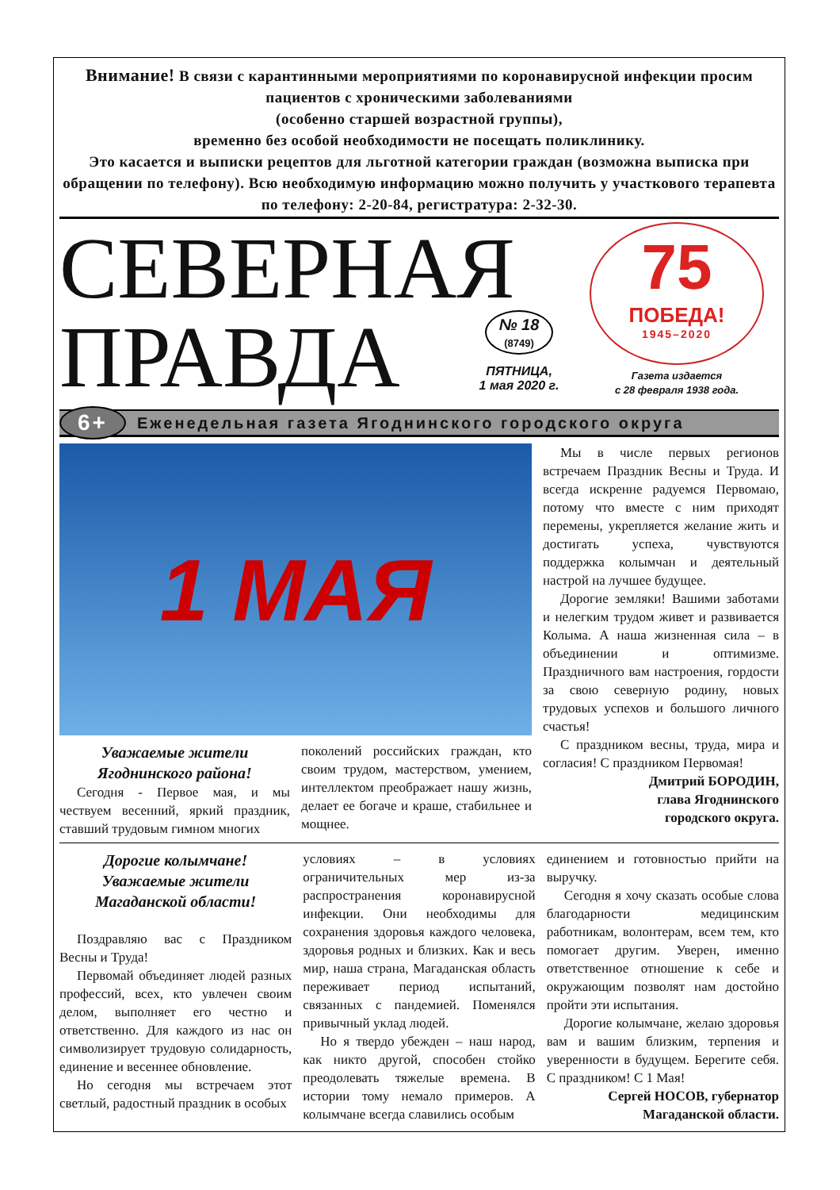Внимание! В связи с карантинными мероприятиями по коронавирусной инфекции просим пациентов с хроническими заболеваниями
(особенно старшей возрастной группы),
временно без особой необходимости не посещать поликлинику.
Это касается и выписки рецептов для льготной категории граждан (возможна выписка при обращении по телефону). Всю необходимую информацию можно получить у участкового терапевта по телефону: 2-20-84, регистратура: 2-32-30.
СЕВЕРНАЯ ПРАВДА
№ 18
(8749)
ПЯТНИЦА,
1 мая 2020 г.
75
ПОБЕДА!
1945–2020
Газета издается
с 28 февраля 1938 года.
6+
Еженедельная газета Ягоднинского городского округа
1 МАЯ
Уважаемые жители
Ягоднинского района!
Сегодня - Первое мая, и мы чествуем весенний, яркий праздник, ставший трудовым гимном многих
поколений российских граждан, кто своим трудом, мастерством, умением, интеллектом преображает нашу жизнь, делает ее богаче и краше, стабильнее и мощнее.
Мы в числе первых регионов встречаем Праздник Весны и Труда. И всегда искренне радуемся Первомаю, потому что вместе с ним приходят перемены, укрепляется желание жить и достигать успеха, чувствуются поддержка колымчан и деятельный настрой на лучшее будущее.
Дорогие земляки! Вашими заботами и нелегким трудом живет и развивается Колыма. А наша жизненная сила – в объединении и оптимизме. Праздничного вам настроения, гордости за свою северную родину, новых трудовых успехов и большого личного счастья!
С праздником весны, труда, мира и согласия! С праздником Первомая!
Дмитрий БОРОДИН,
глава Ягоднинского
городского округа.
Дорогие колымчане!
Уважаемые жители
Магаданской области!
Поздравляю вас с Праздником Весны и Труда!
Первомай объединяет людей разных профессий, всех, кто увлечен своим делом, выполняет его честно и ответственно. Для каждого из нас он символизирует трудовую солидарность, единение и весеннее обновление.
Но сегодня мы встречаем этот светлый, радостный праздник в особых
условиях – в условиях ограничительных мер из-за распространения коронавирусной инфекции. Они необходимы для сохранения здоровья каждого человека, здоровья родных и близких. Как и весь мир, наша страна, Магаданская область переживает период испытаний, связанных с пандемией. Поменялся привычный уклад людей.
Но я твердо убежден – наш народ, как никто другой, способен стойко преодолевать тяжелые времена. В истории тому немало примеров. А колымчане всегда славились особым
единением и готовностью прийти на выручку.
Сегодня я хочу сказать особые слова благодарности медицинским работникам, волонтерам, всем тем, кто помогает другим. Уверен, именно ответственное отношение к себе и окружающим позволят нам достойно пройти эти испытания.
Дорогие колымчане, желаю здоровья вам и вашим близким, терпения и уверенности в будущем. Берегите себя. С праздником! С 1 Мая!
Сергей НОСОВ, губернатор
Магаданской области.